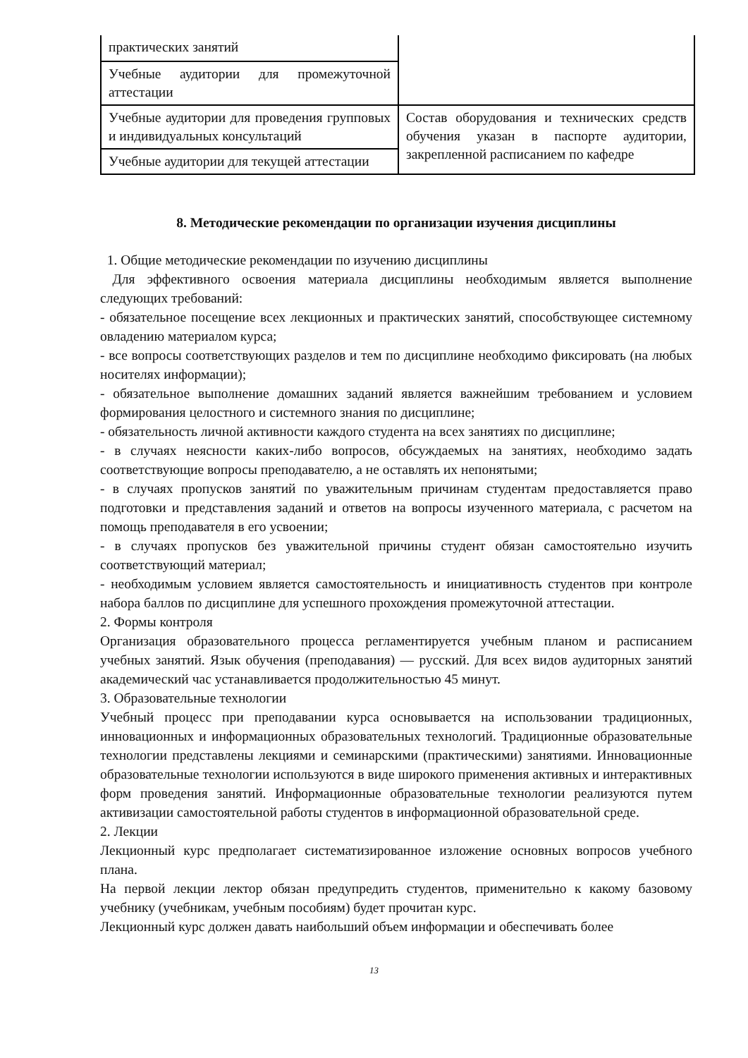| практических занятий | |
| Учебные аудитории для промежуточной аттестации | |
| Учебные аудитории для проведения групповых и индивидуальных консультаций | Состав оборудования и технических средств обучения указан в паспорте аудитории, закрепленной расписанием по кафедре |
| Учебные аудитории для текущей аттестации | |
8. Методические рекомендации по организации изучения дисциплины
1. Общие методические рекомендации по изучению дисциплины
Для эффективного освоения материала дисциплины необходимым является выполнение следующих требований:
- обязательное посещение всех лекционных и практических занятий, способствующее системному овладению материалом курса;
- все вопросы соответствующих разделов и тем по дисциплине необходимо фиксировать (на любых носителях информации);
- обязательное выполнение домашних заданий является важнейшим требованием и условием формирования целостного и системного знания по дисциплине;
- обязательность личной активности каждого студента на всех занятиях по дисциплине;
- в случаях неясности каких-либо вопросов, обсуждаемых на занятиях, необходимо задать соответствующие вопросы преподавателю, а не оставлять их непонятыми;
- в случаях пропусков занятий по уважительным причинам студентам предоставляется право подготовки и представления заданий и ответов на вопросы изученного материала, с расчетом на помощь преподавателя в его усвоении;
- в случаях пропусков без уважительной причины студент обязан самостоятельно изучить соответствующий материал;
- необходимым условием является самостоятельность и инициативность студентов при контроле набора баллов по дисциплине для успешного прохождения промежуточной аттестации.
2. Формы контроля
Организация образовательного процесса регламентируется учебным планом и расписанием учебных занятий. Язык обучения (преподавания) — русский. Для всех видов аудиторных занятий академический час устанавливается продолжительностью 45 минут.
3. Образовательные технологии
Учебный процесс при преподавании курса основывается на использовании традиционных, инновационных и информационных образовательных технологий. Традиционные образовательные технологии представлены лекциями и семинарскими (практическими) занятиями. Инновационные образовательные технологии используются в виде широкого применения активных и интерактивных форм проведения занятий. Информационные образовательные технологии реализуются путем активизации самостоятельной работы студентов в информационной образовательной среде.
2. Лекции
Лекционный курс предполагает систематизированное изложение основных вопросов учебного плана.
На первой лекции лектор обязан предупредить студентов, применительно к какому базовому учебнику (учебникам, учебным пособиям) будет прочитан курс.
Лекционный курс должен давать наибольший объем информации и обеспечивать более
13